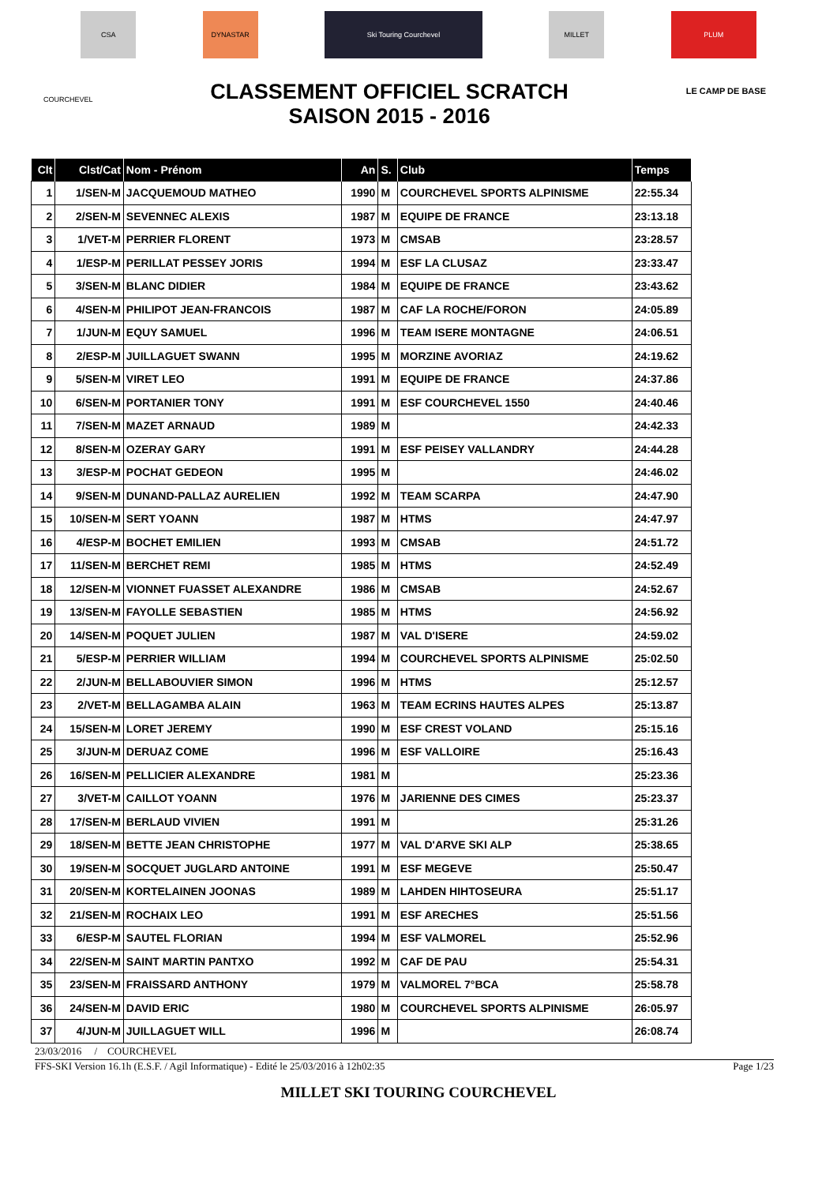CSA DYNASTAR Ski Touring Courchevel MILLET PLUM
COURCHEVEL
CLASSEMENT OFFICIEL SCRATCH
SAISON 2015 - 2016
LE CAMP DE BASE
| Clt | Clst/Cat | Nom - Prénom | An | S. | Club | Temps |
| --- | --- | --- | --- | --- | --- | --- |
| 1 | 1/SEN-M | JACQUEMOUD MATHEO | 1990 | M | COURCHEVEL SPORTS ALPINISME | 22:55.34 |
| 2 | 2/SEN-M | SEVENNEC ALEXIS | 1987 | M | EQUIPE DE FRANCE | 23:13.18 |
| 3 | 1/VET-M | PERRIER FLORENT | 1973 | M | CMSAB | 23:28.57 |
| 4 | 1/ESP-M | PERILLAT PESSEY JORIS | 1994 | M | ESF LA CLUSAZ | 23:33.47 |
| 5 | 3/SEN-M | BLANC DIDIER | 1984 | M | EQUIPE DE FRANCE | 23:43.62 |
| 6 | 4/SEN-M | PHILIPOT JEAN-FRANCOIS | 1987 | M | CAF LA ROCHE/FORON | 24:05.89 |
| 7 | 1/JUN-M | EQUY SAMUEL | 1996 | M | TEAM ISERE MONTAGNE | 24:06.51 |
| 8 | 2/ESP-M | JUILLAGUET SWANN | 1995 | M | MORZINE AVORIAZ | 24:19.62 |
| 9 | 5/SEN-M | VIRET LEO | 1991 | M | EQUIPE DE FRANCE | 24:37.86 |
| 10 | 6/SEN-M | PORTANIER TONY | 1991 | M | ESF COURCHEVEL 1550 | 24:40.46 |
| 11 | 7/SEN-M | MAZET ARNAUD | 1989 | M | | 24:42.33 |
| 12 | 8/SEN-M | OZERAY GARY | 1991 | M | ESF PEISEY VALLANDRY | 24:44.28 |
| 13 | 3/ESP-M | POCHAT GEDEON | 1995 | M | | 24:46.02 |
| 14 | 9/SEN-M | DUNAND-PALLAZ AURELIEN | 1992 | M | TEAM SCARPA | 24:47.90 |
| 15 | 10/SEN-M | SERT YOANN | 1987 | M | HTMS | 24:47.97 |
| 16 | 4/ESP-M | BOCHET EMILIEN | 1993 | M | CMSAB | 24:51.72 |
| 17 | 11/SEN-M | BERCHET REMI | 1985 | M | HTMS | 24:52.49 |
| 18 | 12/SEN-M | VIONNET FUASSET ALEXANDRE | 1986 | M | CMSAB | 24:52.67 |
| 19 | 13/SEN-M | FAYOLLE SEBASTIEN | 1985 | M | HTMS | 24:56.92 |
| 20 | 14/SEN-M | POQUET JULIEN | 1987 | M | VAL D'ISERE | 24:59.02 |
| 21 | 5/ESP-M | PERRIER WILLIAM | 1994 | M | COURCHEVEL SPORTS ALPINISME | 25:02.50 |
| 22 | 2/JUN-M | BELLABOUVIER SIMON | 1996 | M | HTMS | 25:12.57 |
| 23 | 2/VET-M | BELLAGAMBA ALAIN | 1963 | M | TEAM ECRINS HAUTES ALPES | 25:13.87 |
| 24 | 15/SEN-M | LORET JEREMY | 1990 | M | ESF CREST VOLAND | 25:15.16 |
| 25 | 3/JUN-M | DERUAZ COME | 1996 | M | ESF VALLOIRE | 25:16.43 |
| 26 | 16/SEN-M | PELLICIER ALEXANDRE | 1981 | M | | 25:23.36 |
| 27 | 3/VET-M | CAILLOT YOANN | 1976 | M | JARIENNE DES CIMES | 25:23.37 |
| 28 | 17/SEN-M | BERLAUD VIVIEN | 1991 | M | | 25:31.26 |
| 29 | 18/SEN-M | BETTE JEAN CHRISTOPHE | 1977 | M | VAL D'ARVE SKI ALP | 25:38.65 |
| 30 | 19/SEN-M | SOCQUET JUGLARD ANTOINE | 1991 | M | ESF MEGEVE | 25:50.47 |
| 31 | 20/SEN-M | KORTELAINEN JOONAS | 1989 | M | LAHDEN HIHTOSEURA | 25:51.17 |
| 32 | 21/SEN-M | ROCHAIX LEO | 1991 | M | ESF ARECHES | 25:51.56 |
| 33 | 6/ESP-M | SAUTEL FLORIAN | 1994 | M | ESF VALMOREL | 25:52.96 |
| 34 | 22/SEN-M | SAINT MARTIN PANTXO | 1992 | M | CAF DE PAU | 25:54.31 |
| 35 | 23/SEN-M | FRAISSARD ANTHONY | 1979 | M | VALMOREL 7°BCA | 25:58.78 |
| 36 | 24/SEN-M | DAVID ERIC | 1980 | M | COURCHEVEL SPORTS ALPINISME | 26:05.97 |
| 37 | 4/JUN-M | JUILLAGUET WILL | 1996 | M | | 26:08.74 |
23/03/2016 / COURCHEVEL
FFS-SKI Version 16.1h (E.S.F. / Agil Informatique) - Edité le 25/03/2016 à 12h02:35 Page 1/23
MILLET SKI TOURING COURCHEVEL